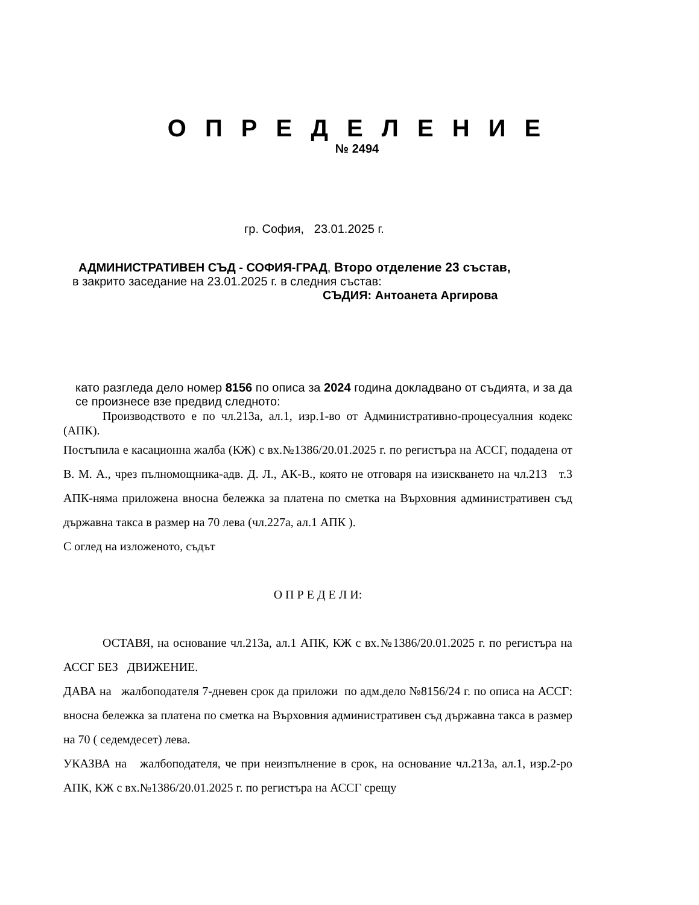О П Р Е Д Е Л Е Н И Е
№ 2494
гр. София, 23.01.2025 г.
АДМИНИСТРАТИВЕН СЪД - СОФИЯ-ГРАД, Второ отделение 23 състав,
в закрито заседание на 23.01.2025 г. в следния състав:
СЪДИЯ: Антоанета Аргирова
като разгледа дело номер 8156 по описа за 2024 година докладвано от съдията, и за да се произнесе взе предвид следното:
Производството е по чл.213а, ал.1, изр.1-во от Административно-процесуалния кодекс (АПК).
Постъпила е касационна жалба (КЖ) с вх.№1386/20.01.2025 г. по регистъра на АССГ, подадена от В. М. А., чрез пълномощника-адв. Д. Л., АК-В., която не отговаря на изискването на чл.213 т.3 АПК-няма приложена вносна бележка за платена по сметка на Върховния административен съд държавна такса в размер на 70 лева (чл.227а, ал.1 АПК ).
С оглед на изложеното, съдът
О П Р Е Д Е Л И:
ОСТАВЯ, на основание чл.213а, ал.1 АПК, КЖ с вх.№1386/20.01.2025 г. по регистъра на АССГ БЕЗ ДВИЖЕНИЕ.
ДАВА на жалбоподателя 7-дневен срок да приложи по адм.дело №8156/24 г. по описа на АССГ: вносна бележка за платена по сметка на Върховния административен съд държавна такса в размер на 70 ( седемдесет) лева.
УКАЗВА на жалбоподателя, че при неизпълнение в срок, на основание чл.213а, ал.1, изр.2-ро АПК, КЖ с вх.№1386/20.01.2025 г. по регистъра на АССГ срещу